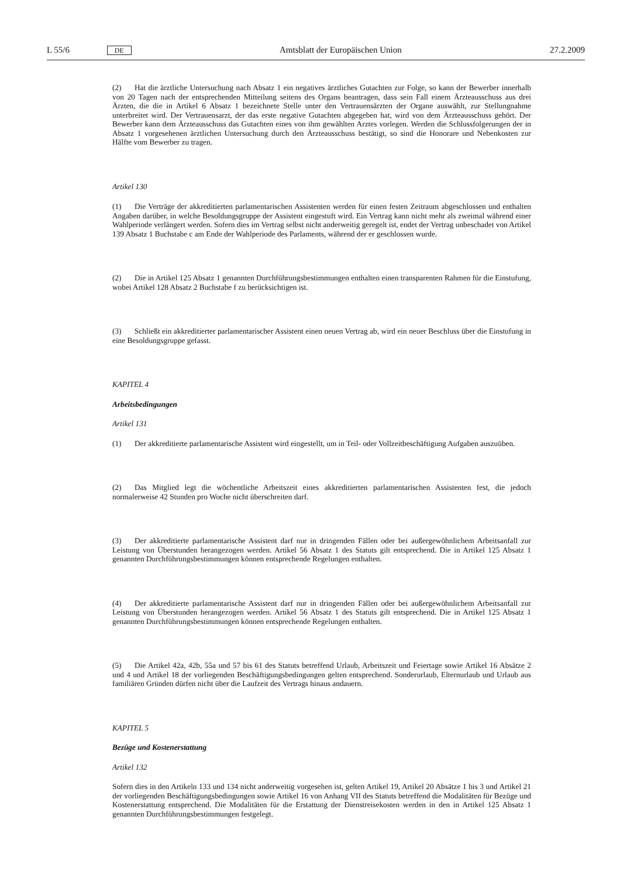L 55/6 DE Amtsblatt der Europäischen Union 27.2.2009
(2) Hat die ärztliche Untersuchung nach Absatz 1 ein negatives ärztliches Gutachten zur Folge, so kann der Bewerber innerhalb von 20 Tagen nach der entsprechenden Mitteilung seitens des Organs beantragen, dass sein Fall einem Ärzteausschuss aus drei Ärzten, die die in Artikel 6 Absatz 1 bezeichnete Stelle unter den Vertrauensärzten der Organe auswählt, zur Stellungnahme unterbreitet wird. Der Vertrauensarzt, der das erste negative Gutachten abgegeben hat, wird von dem Ärzteausschuss gehört. Der Bewerber kann dem Ärzteausschuss das Gutachten eines von ihm gewählten Arztes vorlegen. Werden die Schlussfolgerungen der in Absatz 1 vorgesehenen ärztlichen Untersuchung durch den Ärzteausschuss bestätigt, so sind die Honorare und Nebenkosten zur Hälfte vom Bewerber zu tragen.
Artikel 130
(1) Die Verträge der akkreditierten parlamentarischen Assistenten werden für einen festen Zeitraum abgeschlossen und enthalten Angaben darüber, in welche Besoldungsgruppe der Assistent eingestuft wird. Ein Vertrag kann nicht mehr als zweimal während einer Wahlperiode verlängert werden. Sofern dies im Vertrag selbst nicht anderweitig geregelt ist, endet der Vertrag unbeschadet von Artikel 139 Absatz 1 Buchstabe c am Ende der Wahlperiode des Parlaments, während der er geschlossen wurde.
(2) Die in Artikel 125 Absatz 1 genannten Durchführungsbestimmungen enthalten einen transparenten Rahmen für die Einstufung, wobei Artikel 128 Absatz 2 Buchstabe f zu berücksichtigen ist.
(3) Schließt ein akkreditierter parlamentarischer Assistent einen neuen Vertrag ab, wird ein neuer Beschluss über die Einstufung in eine Besoldungsgruppe gefasst.
KAPITEL 4
Arbeitsbedingungen
Artikel 131
(1) Der akkreditierte parlamentarische Assistent wird eingestellt, um in Teil- oder Vollzeitbeschäftigung Aufgaben auszuüben.
(2) Das Mitglied legt die wöchentliche Arbeitszeit eines akkreditierten parlamentarischen Assistenten fest, die jedoch normalerweise 42 Stunden pro Woche nicht überschreiten darf.
(3) Der akkreditierte parlamentarische Assistent darf nur in dringenden Fällen oder bei außergewöhnlichem Arbeitsanfall zur Leistung von Überstunden herangezogen werden. Artikel 56 Absatz 1 des Statuts gilt entsprechend. Die in Artikel 125 Absatz 1 genannten Durchführungsbestimmungen können entsprechende Regelungen enthalten.
(4) Der akkreditierte parlamentarische Assistent darf nur in dringenden Fällen oder bei außergewöhnlichem Arbeitsanfall zur Leistung von Überstunden herangezogen werden. Artikel 56 Absatz 1 des Statuts gilt entsprechend. Die in Artikel 125 Absatz 1 genannten Durchführungsbestimmungen können entsprechende Regelungen enthalten.
(5) Die Artikel 42a, 42b, 55a und 57 bis 61 des Statuts betreffend Urlaub, Arbeitszeit und Feiertage sowie Artikel 16 Absätze 2 und 4 und Artikel 18 der vorliegenden Beschäftigungsbedingungen gelten entsprechend. Sonderurlaub, Elternurlaub und Urlaub aus familiären Gründen dürfen nicht über die Laufzeit des Vertrags hinaus andauern.
KAPITEL 5
Bezüge und Kostenerstattung
Artikel 132
Sofern dies in den Artikeln 133 und 134 nicht anderweitig vorgesehen ist, gelten Artikel 19, Artikel 20 Absätze 1 bis 3 und Artikel 21 der vorliegenden Beschäftigungsbedingungen sowie Artikel 16 von Anhang VII des Statuts betreffend die Modalitäten für Bezüge und Kostenerstattung entsprechend. Die Modalitäten für die Erstattung der Dienstreisekosten werden in den in Artikel 125 Absatz 1 genannten Durchführungsbestimmungen festgelegt.